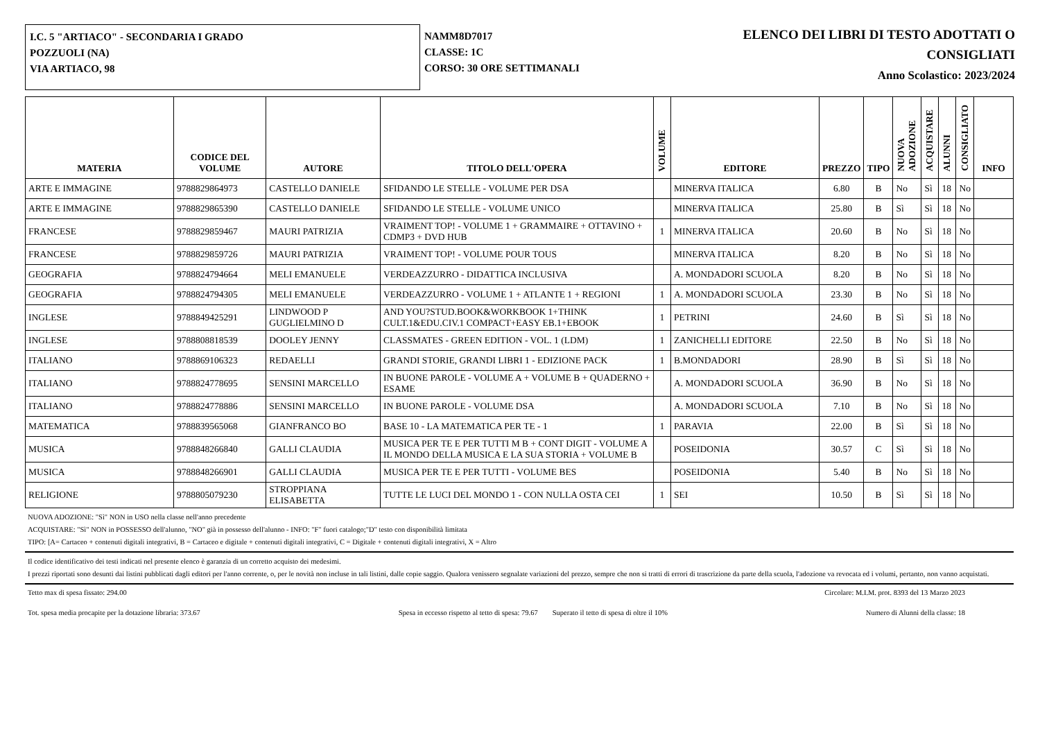I.C. 5 "ARTIACO" - SECONDARIA I GRADO
POZZUOLI (NA)
VIA ARTIACO, 98
NAMM8D7017
CLASSE: 1C
CORSO: 30 ORE SETTIMANALI
ELENCO DEI LIBRI DI TESTO ADOTTATI O
CONSIGLIATI
Anno Scolastico: 2023/2024
| MATERIA | CODICE DEL VOLUME | AUTORE | TITOLO DELL'OPERA | VOLUME | EDITORE | PREZZO | TIPO | NUOVA ADOZIONE | ACQUISTARE | ALUNNI | CONSIGLIATO | INFO |
| --- | --- | --- | --- | --- | --- | --- | --- | --- | --- | --- | --- | --- |
| ARTE E IMMAGINE | 9788829864973 | CASTELLO DANIELE | SFIDANDO LE STELLE - VOLUME PER DSA | | MINERVA ITALICA | 6.80 | B | No | Sì | 18 | No | |
| ARTE E IMMAGINE | 9788829865390 | CASTELLO DANIELE | SFIDANDO LE STELLE - VOLUME UNICO | | MINERVA ITALICA | 25.80 | B | Sì | Sì | 18 | No | |
| FRANCESE | 9788829859467 | MAURI PATRIZIA | VRAIMENT TOP! - VOLUME 1 + GRAMMAIRE + OTTAVINO + CDMP3 + DVD HUB | 1 | MINERVA ITALICA | 20.60 | B | No | Sì | 18 | No | |
| FRANCESE | 9788829859726 | MAURI PATRIZIA | VRAIMENT TOP! - VOLUME POUR TOUS | | MINERVA ITALICA | 8.20 | B | No | Sì | 18 | No | |
| GEOGRAFIA | 9788824794664 | MELI EMANUELE | VERDEAZZURRO - DIDATTICA INCLUSIVA | | A. MONDADORI SCUOLA | 8.20 | B | No | Sì | 18 | No | |
| GEOGRAFIA | 9788824794305 | MELI EMANUELE | VERDEAZZURRO - VOLUME 1 + ATLANTE 1 + REGIONI | 1 | A. MONDADORI SCUOLA | 23.30 | B | No | Sì | 18 | No | |
| INGLESE | 9788849425291 | LINDWOOD P GUGLIELMINO D | AND YOU?STUD.BOOK&WORKBOOK 1+THINK CULT.1&EDU.CIV.1 COMPACT+EASY EB.1+EBOOK | 1 | PETRINI | 24.60 | B | Sì | Sì | 18 | No | |
| INGLESE | 9788808818539 | DOOLEY JENNY | CLASSMATES - GREEN EDITION - VOL. 1 (LDM) | 1 | ZANICHELLI EDITORE | 22.50 | B | No | Sì | 18 | No | |
| ITALIANO | 9788869106323 | REDAELLI | GRANDI STORIE, GRANDI LIBRI 1 - EDIZIONE PACK | 1 | B.MONDADORI | 28.90 | B | Sì | Sì | 18 | No | |
| ITALIANO | 9788824778695 | SENSINI MARCELLO | IN BUONE PAROLE - VOLUME A + VOLUME B + QUADERNO + ESAME | | A. MONDADORI SCUOLA | 36.90 | B | No | Sì | 18 | No | |
| ITALIANO | 9788824778886 | SENSINI MARCELLO | IN BUONE PAROLE - VOLUME DSA | | A. MONDADORI SCUOLA | 7.10 | B | No | Sì | 18 | No | |
| MATEMATICA | 9788839565068 | GIANFRANCO BO | BASE 10 - LA MATEMATICA PER TE - 1 | 1 | PARAVIA | 22.00 | B | Sì | Sì | 18 | No | |
| MUSICA | 9788848266840 | GALLI CLAUDIA | MUSICA PER TE E PER TUTTI M B + CONT DIGIT - VOLUME A IL MONDO DELLA MUSICA E LA SUA STORIA + VOLUME B | | POSEIDONIA | 30.57 | C | Sì | Sì | 18 | No | |
| MUSICA | 9788848266901 | GALLI CLAUDIA | MUSICA PER TE E PER TUTTI - VOLUME BES | | POSEIDONIA | 5.40 | B | No | Sì | 18 | No | |
| RELIGIONE | 9788805079230 | STROPPIANA ELISABETTA | TUTTE LE LUCI DEL MONDO 1 - CON NULLA OSTA CEI | 1 | SEI | 10.50 | B | Sì | Sì | 18 | No | |
NUOVA ADOZIONE: "Sì" NON in USO nella classe nell'anno precedente
ACQUISTARE: "Sì" NON in POSSESSO dell'alunno, "NO" già in possesso dell'alunno - INFO: "F" fuori catalogo;"D" testo con disponibilità limitata
TIPO: [A= Cartaceo + contenuti digitali integrativi, B = Cartaceo e digitale + contenuti digitali integrativi, C = Digitale + contenuti digitali integrativi, X = Altro
Il codice identificativo dei testi indicati nel presente elenco è garanzia di un corretto acquisto dei medesimi.
I prezzi riportati sono desunti dai listini pubblicati dagli editori per l'anno corrente, o, per le novità non incluse in tali listini, dalle copie saggio. Qualora venissero segnalate variazioni del prezzo, sempre che non si tratti di errori di trascrizione da parte della scuola, l'adozione va revocata ed i volumi, pertanto, non vanno acquistati.
Tetto max di spesa fissato: 294.00 Circolare: M.I.M. prot. 8393 del 13 Marzo 2023
Tot. spesa media procapite per la dotazione libraria: 373.67 Spesa in eccesso rispetto al tetto di spesa: 79.67 Superato il tetto di spesa di oltre il 10% Numero di Alunni della classe: 18